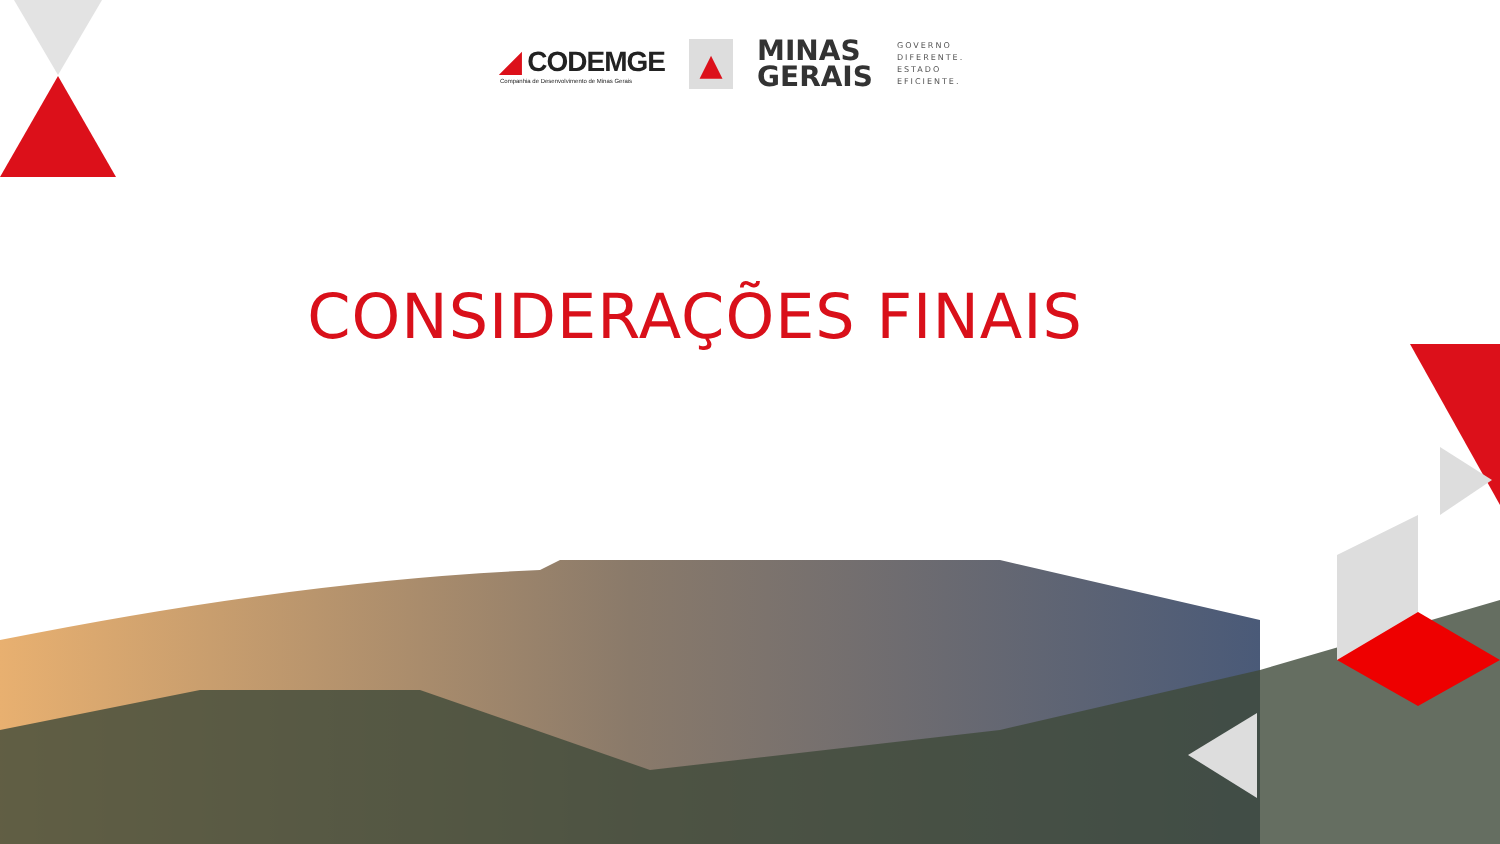◢ CODEMGE
Companhia de Desenvolvimento de Minas Gerais
▲
MINAS
GERAIS
GOVERNO
DIFERENTE.
ESTADO
EFICIENTE.
CONSIDERAÇÕES FINAIS